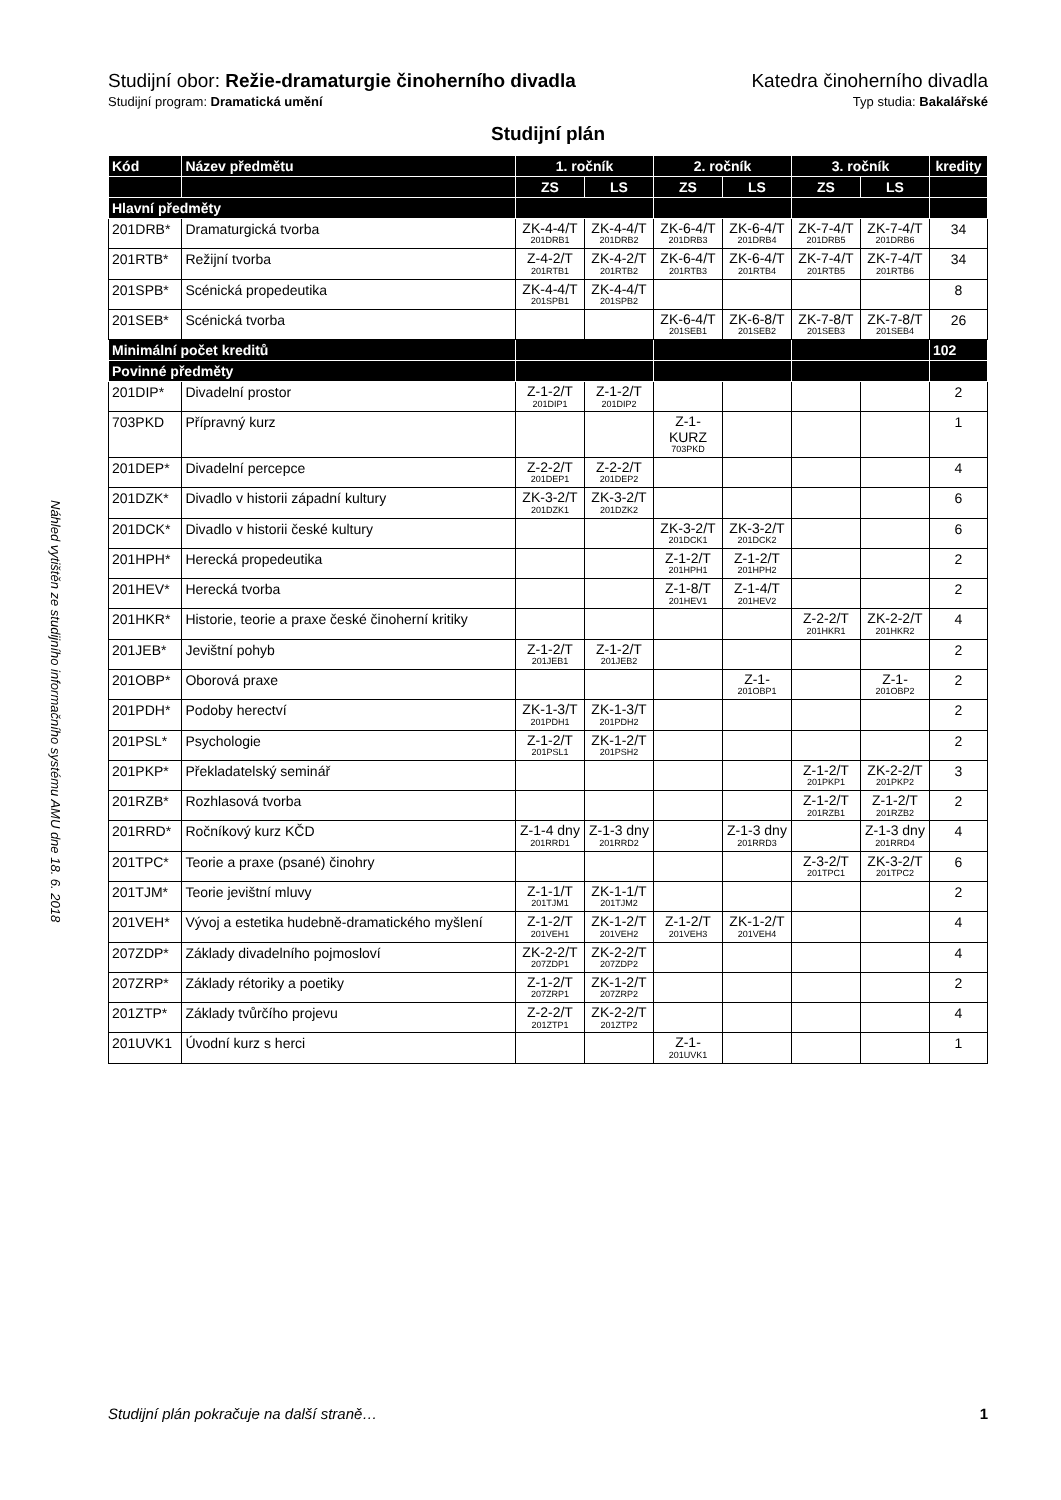Náhled vytištěn ze studijního informačního systému AMU dne 18. 6. 2018
Studijní obor: Režie-dramaturgie činoherního divadla Katedra činoherního divadla
Studijní program: Dramatická umění Typ studia: Bakalářské
Studijní plán
| Kód | Název předmětu | 1. ročník | | 2. ročník | | 3. ročník | | kredity |
| --- | --- | --- | --- | --- | --- | --- | --- | --- |
| | | ZS | LS | ZS | LS | ZS | LS | |
| Hlavní předměty | | | | | | | | |
| 201DRB* | Dramaturgická tvorba | ZK-4-4/T 201DRB1 | ZK-4-4/T 201DRB2 | ZK-6-4/T 201DRB3 | ZK-6-4/T 201DRB4 | ZK-7-4/T 201DRB5 | ZK-7-4/T 201DRB6 | 34 |
| 201RTB* | Režijní tvorba | Z-4-2/T 201RTB1 | ZK-4-2/T 201RTB2 | ZK-6-4/T 201RTB3 | ZK-6-4/T 201RTB4 | ZK-7-4/T 201RTB5 | ZK-7-4/T 201RTB6 | 34 |
| 201SPB* | Scénická propedeutika | ZK-4-4/T 201SPB1 | ZK-4-4/T 201SPB2 | | | | | 8 |
| 201SEB* | Scénická tvorba | | | ZK-6-4/T 201SEB1 | ZK-6-8/T 201SEB2 | ZK-7-8/T 201SEB3 | ZK-7-8/T 201SEB4 | 26 |
| Minimální počet kreditů | | | | | | | | 102 |
| Povinné předměty | | | | | | | | |
| 201DIP* | Divadelní prostor | Z-1-2/T 201DIP1 | Z-1-2/T 201DIP2 | | | | | 2 |
| 703PKD | Přípravný kurz | | | Z-1-KURZ 703PKD | | | | 1 |
| 201DEP* | Divadelní percepce | Z-2-2/T 201DEP1 | Z-2-2/T 201DEP2 | | | | | 4 |
| 201DZK* | Divadlo v historii západní kultury | ZK-3-2/T 201DZK1 | ZK-3-2/T 201DZK2 | | | | | 6 |
| 201DCK* | Divadlo v historii české kultury | | | ZK-3-2/T 201DCK1 | ZK-3-2/T 201DCK2 | | | 6 |
| 201HPH* | Herecká propedeutika | | | Z-1-2/T 201HPH1 | Z-1-2/T 201HPH2 | | | 2 |
| 201HEV* | Herecká tvorba | | | Z-1-8/T 201HEV1 | Z-1-4/T 201HEV2 | | | 2 |
| 201HKR* | Historie, teorie a praxe české činoherní kritiky | | | | | Z-2-2/T 201HKR1 | ZK-2-2/T 201HKR2 | 4 |
| 201JEB* | Jevištní pohyb | Z-1-2/T 201JEB1 | Z-1-2/T 201JEB2 | | | | | 2 |
| 201OBP* | Oborová praxe | | | | Z-1- 201OBP1 | | Z-1- 201OBP2 | 2 |
| 201PDH* | Podoby herectví | ZK-1-3/T 201PDH1 | ZK-1-3/T 201PDH2 | | | | | 2 |
| 201PSL* | Psychologie | Z-1-2/T 201PSL1 | ZK-1-2/T 201PSH2 | | | | | 2 |
| 201PKP* | Překladatelský seminář | | | | | Z-1-2/T 201PKP1 | ZK-2-2/T 201PKP2 | 3 |
| 201RZB* | Rozhlasová tvorba | | | | | Z-1-2/T 201RZB1 | Z-1-2/T 201RZB2 | 2 |
| 201RRD* | Ročníkový kurz KČD | Z-1-4 dny 201RRD1 | Z-1-3 dny 201RRD2 | | Z-1-3 dny 201RRD3 | | Z-1-3 dny 201RRD4 | 4 |
| 201TPC* | Teorie a praxe (psané) činohry | | | | | Z-3-2/T 201TPC1 | ZK-3-2/T 201TPC2 | 6 |
| 201TJM* | Teorie jevištní mluvy | Z-1-1/T 201TJM1 | ZK-1-1/T 201TJM2 | | | | | 2 |
| 201VEH* | Vývoj a estetika hudebně-dramatického myšlení | Z-1-2/T 201VEH1 | ZK-1-2/T 201VEH2 | Z-1-2/T 201VEH3 | ZK-1-2/T 201VEH4 | | | 4 |
| 207ZDP* | Základy divadelního pojmosloví | ZK-2-2/T 207ZDP1 | ZK-2-2/T 207ZDP2 | | | | | 4 |
| 207ZRP* | Základy rétoriky a poetiky | Z-1-2/T 207ZRP1 | ZK-1-2/T 207ZRP2 | | | | | 2 |
| 201ZTP* | Základy tvůrčího projevu | Z-2-2/T 201ZTP1 | ZK-2-2/T 201ZTP2 | | | | | 4 |
| 201UVK1 | Úvodní kurz s herci | | | Z-1- 201UVK1 | | | | 1 |
Studijní plán pokračuje na další straně… 1